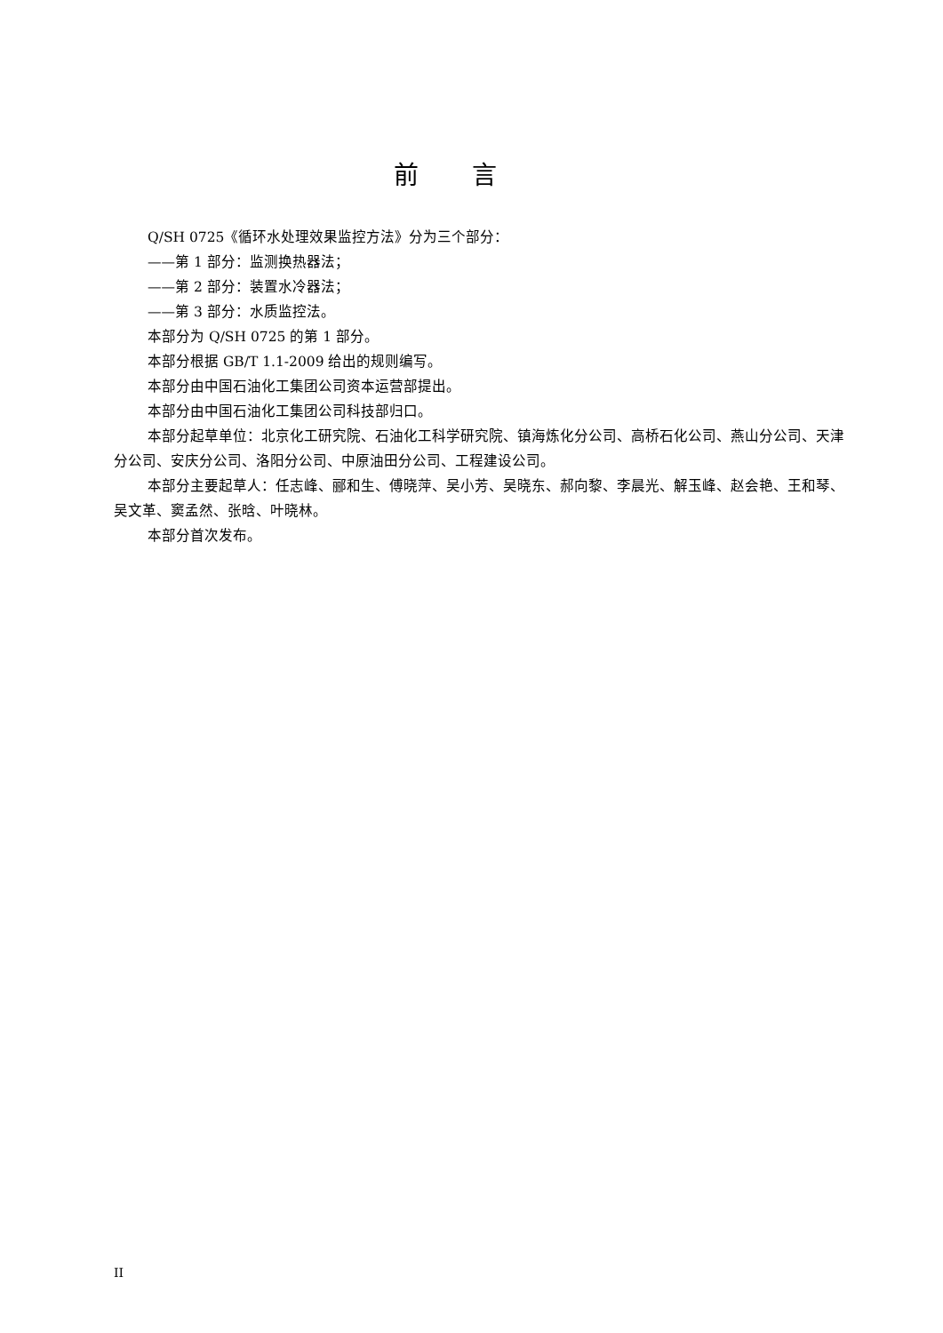前言
Q/SH 0725《循环水处理效果监控方法》分为三个部分：
——第 1 部分：监测换热器法；
——第 2 部分：装置水冷器法；
——第 3 部分：水质监控法。
本部分为 Q/SH 0725 的第 1 部分。
本部分根据 GB/T 1.1-2009 给出的规则编写。
本部分由中国石油化工集团公司资本运营部提出。
本部分由中国石油化工集团公司科技部归口。
本部分起草单位：北京化工研究院、石油化工科学研究院、镇海炼化分公司、高桥石化公司、燕山分公司、天津分公司、安庆分公司、洛阳分公司、中原油田分公司、工程建设公司。
本部分主要起草人：任志峰、郦和生、傅晓萍、吴小芳、吴晓东、郝向黎、李晨光、解玉峰、赵会艳、王和琴、吴文革、窦孟然、张晗、叶晓林。
本部分首次发布。
II